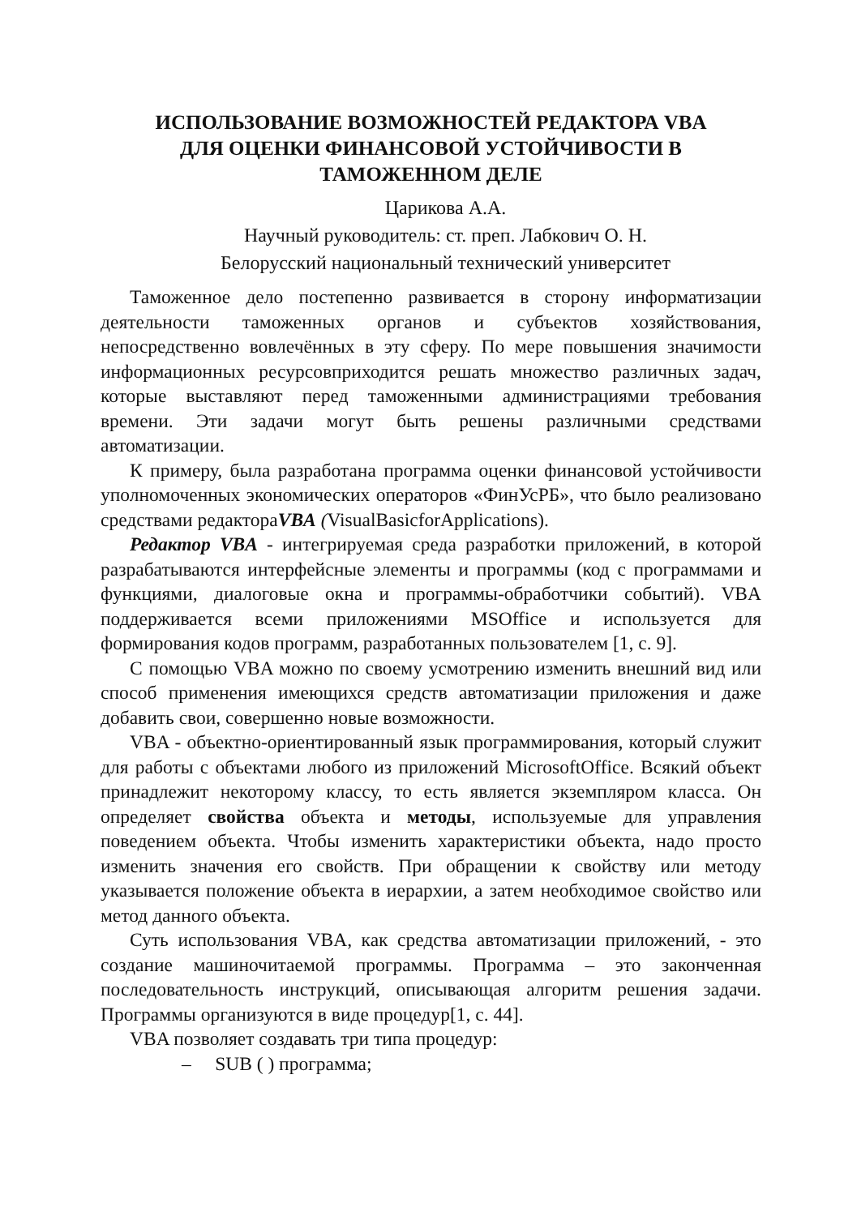ИСПОЛЬЗОВАНИЕ ВОЗМОЖНОСТЕЙ РЕДАКТОРА VBA
ДЛЯ ОЦЕНКИ ФИНАНСОВОЙ УСТОЙЧИВОСТИ В
ТАМОЖЕННОМ ДЕЛЕ
Царикова А.А.
Научный руководитель: ст. преп. Лабкович О. Н.
Белорусский национальный технический университет
Таможенное дело постепенно развивается в сторону информатизации деятельности таможенных органов и субъектов хозяйствования, непосредственно вовлечённых в эту сферу. По мере повышения значимости информационных ресурсовприходится решать множество различных задач, которые выставляют перед таможенными администрациями требования времени. Эти задачи могут быть решены различными средствами автоматизации.
К примеру, была разработана программа оценки финансовой устойчивости уполномоченных экономических операторов «ФинУсРБ», что было реализовано средствами редактораVBA (VisualBasicforApplications).
Редактор VBA - интегрируемая среда разработки приложений, в которой разрабатываются интерфейсные элементы и программы (код с программами и функциями, диалоговые окна и программы-обработчики событий). VBA поддерживается всеми приложениями MSOffice и используется для формирования кодов программ, разработанных пользователем [1, с. 9].
С помощью VBA можно по своему усмотрению изменить внешний вид или способ применения имеющихся средств автоматизации приложения и даже добавить свои, совершенно новые возможности.
VBA - объектно-ориентированный язык программирования, который служит для работы с объектами любого из приложений MicrosoftOffice. Всякий объект принадлежит некоторому классу, то есть является экземпляром класса. Он определяет свойства объекта и методы, используемые для управления поведением объекта. Чтобы изменить характеристики объекта, надо просто изменить значения его свойств. При обращении к свойству или методу указывается положение объекта в иерархии, а затем необходимое свойство или метод данного объекта.
Суть использования VBA, как средства автоматизации приложений, - это создание машиночитаемой программы. Программа – это законченная последовательность инструкций, описывающая алгоритм решения задачи. Программы организуются в виде процедур[1, с. 44].
VBA позволяет создавать три типа процедур:
– SUB ( ) программа;